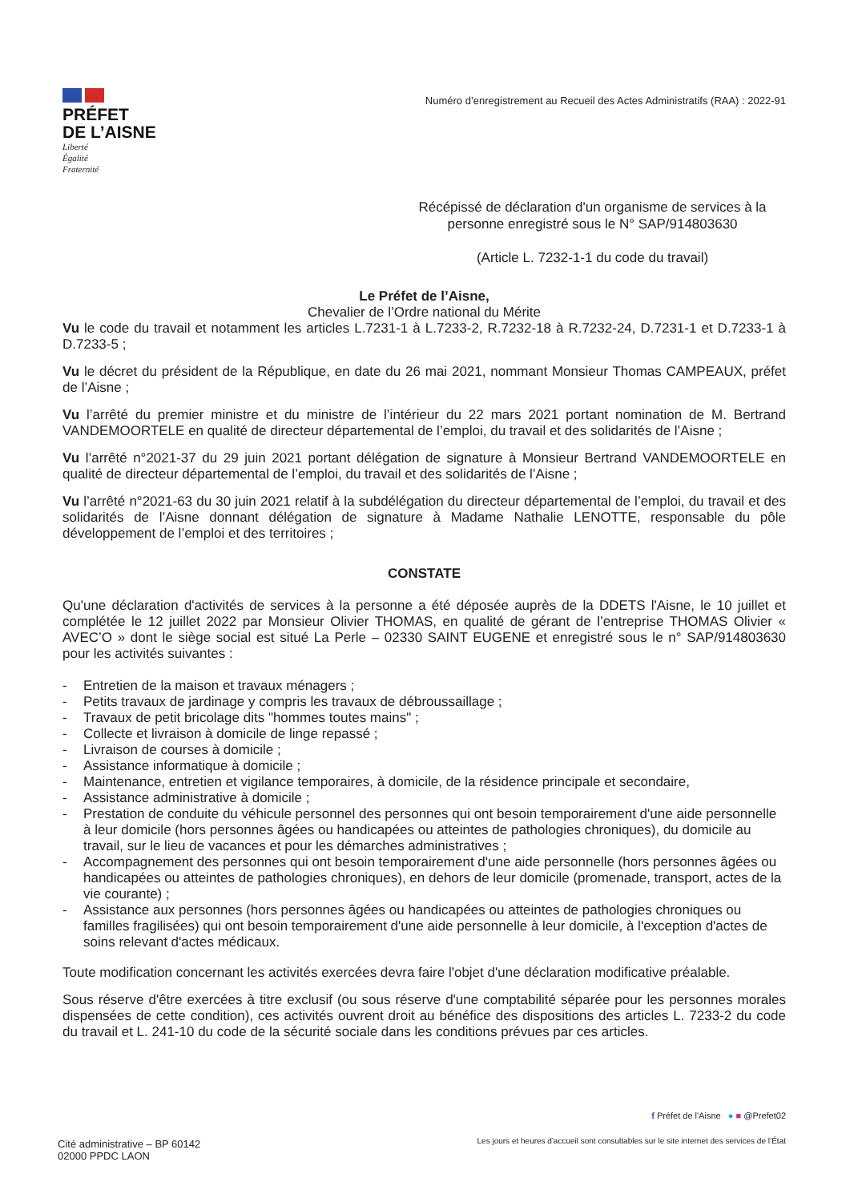PRÉFET
DE L’AISNE
Liberté
Égalité
Fraternité
Numéro d’enregistrement au Recueil des Actes Administratifs (RAA) : 2022-91
Récépissé de déclaration d'un organisme de services à la personne enregistré sous le N° SAP/914803630
(Article L. 7232-1-1 du code du travail)
Le Préfet de l’Aisne,
Chevalier de l’Ordre national du Mérite
Vu le code du travail et notamment les articles L.7231-1 à L.7233-2, R.7232-18 à R.7232-24, D.7231-1 et D.7233-1 à D.7233-5 ;
Vu le décret du président de la République, en date du 26 mai 2021, nommant Monsieur Thomas CAMPEAUX, préfet de l’Aisne ;
Vu l’arrêté du premier ministre et du ministre de l’intérieur du 22 mars 2021 portant nomination de M. Bertrand VANDEMOORTELE en qualité de directeur départemental de l’emploi, du travail et des solidarités de l’Aisne ;
Vu l’arrêté n°2021-37 du 29 juin 2021 portant délégation de signature à Monsieur Bertrand VANDEMOORTELE en qualité de directeur départemental de l’emploi, du travail et des solidarités de l’Aisne ;
Vu l’arrêté n°2021-63 du 30 juin 2021 relatif à la subdélégation du directeur départemental de l’emploi, du travail et des solidarités de l’Aisne donnant délégation de signature à Madame Nathalie LENOTTE, responsable du pôle développement de l’emploi et des territoires ;
CONSTATE
Qu'une déclaration d'activités de services à la personne a été déposée auprès de la DDETS l'Aisne, le 10 juillet et complétée le 12 juillet 2022 par Monsieur Olivier THOMAS, en qualité de gérant de l’entreprise THOMAS Olivier « AVEC’O » dont le siège social est situé La Perle – 02330 SAINT EUGENE et enregistré sous le n° SAP/914803630 pour les activités suivantes :
- Entretien de la maison et travaux ménagers ;
- Petits travaux de jardinage y compris les travaux de débroussaillage ;
- Travaux de petit bricolage dits "hommes toutes mains" ;
- Collecte et livraison à domicile de linge repassé ;
- Livraison de courses à domicile ;
- Assistance informatique à domicile ;
- Maintenance, entretien et vigilance temporaires, à domicile, de la résidence principale et secondaire,
- Assistance administrative à domicile ;
- Prestation de conduite du véhicule personnel des personnes qui ont besoin temporairement d'une aide personnelle à leur domicile (hors personnes âgées ou handicapées ou atteintes de pathologies chroniques), du domicile au travail, sur le lieu de vacances et pour les démarches administratives ;
- Accompagnement des personnes qui ont besoin temporairement d'une aide personnelle (hors personnes âgées ou handicapées ou atteintes de pathologies chroniques), en dehors de leur domicile (promenade, transport, actes de la vie courante) ;
- Assistance aux personnes (hors personnes âgées ou handicapées ou atteintes de pathologies chroniques ou familles fragilisées) qui ont besoin temporairement d'une aide personnelle à leur domicile, à l'exception d'actes de soins relevant d'actes médicaux.
Toute modification concernant les activités exercées devra faire l'objet d'une déclaration modificative préalable.
Sous réserve d'être exercées à titre exclusif (ou sous réserve d'une comptabilité séparée pour les personnes morales dispensées de cette condition), ces activités ouvrent droit au bénéfice des dispositions des articles L. 7233-2 du code du travail et L. 241-10 du code de la sécurité sociale dans les conditions prévues par ces articles.
Cité administrative – BP 60142
02000 PPDC LAON
f Préfet de l'Aisne ● ■ @Prefet02
Les jours et heures d'accueil sont consultables sur le site internet des services de l’État